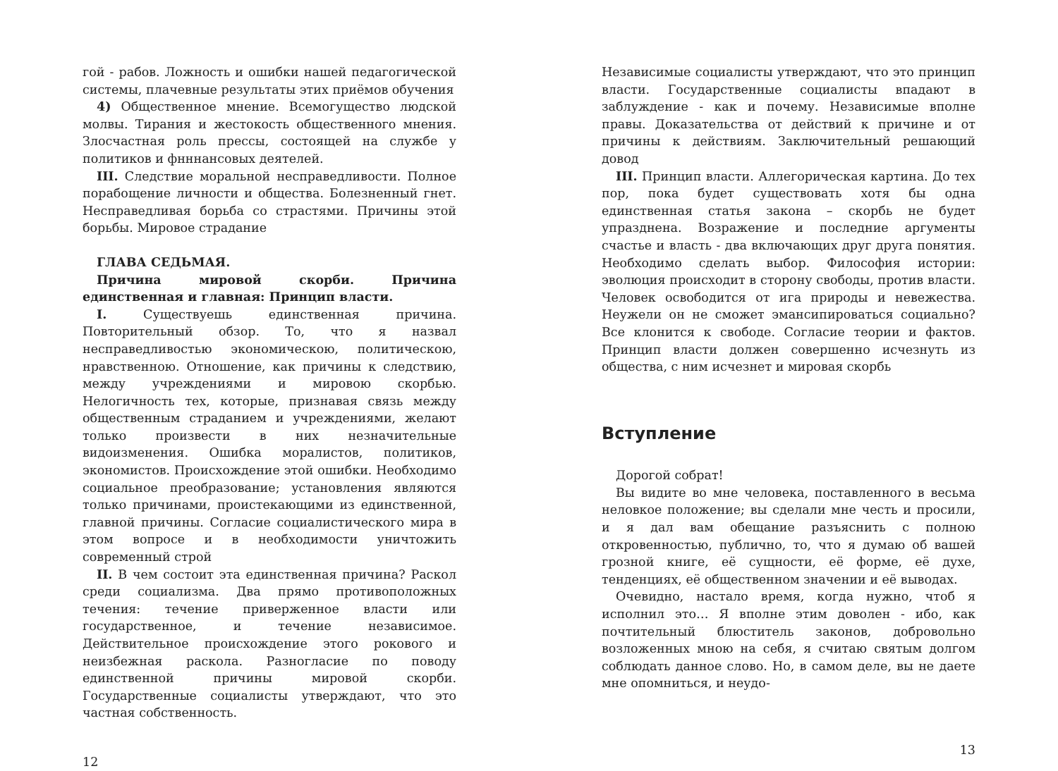гой - рабов. Ложность и ошибки нашей педагогической системы, плачевные результаты этих приёмов обучения
4) Общественное мнение. Всемогущество людской молвы. Тирания и жестокость общественного мнения. Злосчастная роль прессы, состоящей на службе у политиков и фнннансовых деятелей.
III. Следствие моральной несправедливости. Полное порабощение личности и общества. Болезненный гнет. Несправедливая борьба со страстями. Причины этой борьбы. Мировое страдание
ГЛАВА СЕДЬМАЯ.
Причина мировой скорби. Причина единственная и главная: Принцип власти.
I. Существуешь единственная причина. Повторительный обзор. То, что я назвал несправедливостью экономическою, политическою, нравственною. Отношение, как причины к следствию, между учреждениями и мировою скорбью. Нелогичность тех, которые, признавая связь между общественным страданием и учреждениями, желают только произвести в них незначительные видоизменения. Ошибка моралистов, политиков, экономистов. Происхождение этой ошибки. Необходимо социальное преобразование; установления являются только причинами, проистекающими из единственной, главной причины. Согласие социалистического мира в этом вопросе и в необходимости уничтожить современный строй
II. В чем состоит эта единственная причина? Раскол среди социализма. Два прямо противоположных течения: течение приверженное власти или государственное, и течение независимое. Действительное происхождение этого рокового и неизбежная раскола. Разногласие по поводу единственной причины мировой скорби. Государственные социалисты утверждают, что это частная собственность.
12
Независимые социалисты утверждают, что это принцип власти. Государственные социалисты впадают в заблуждение - как и почему. Независимые вполне правы. Доказательства от действий к причине и от причины к действиям. Заключительный решающий довод
III. Принцип власти. Аллегорическая картина. До тех пор, пока будет существовать хотя бы одна единственная статья закона – скорбь не будет упразднена. Возражение и последние аргументы счастье и власть - два включающих друг друга понятия. Необходимо сделать выбор. Философия истории: эволюция происходит в сторону свободы, против власти. Человек освободится от ига природы и невежества. Неужели он не сможет эмансипироваться социально? Все клонится к свободе. Согласие теории и фактов. Принцип власти должен совершенно исчезнуть из общества, с ним исчезнет и мировая скорбь
Вступление
Дорогой собрат!
Вы видите во мне человека, поставленного в весьма неловкое положение; вы сделали мне честь и просили, и я дал вам обещание разъяснить с полною откровенностью, публично, то, что я думаю об вашей грозной книге, её сущности, её форме, её духе, тенденциях, её общественном значении и её выводах.
Очевидно, настало время, когда нужно, чтоб я исполнил это… Я вполне этим доволен - ибо, как почтительный блюститель законов, добровольно возложенных мною на себя, я считаю святым долгом соблюдать данное слово. Но, в самом деле, вы не даете мне опомниться, и неудо-
13